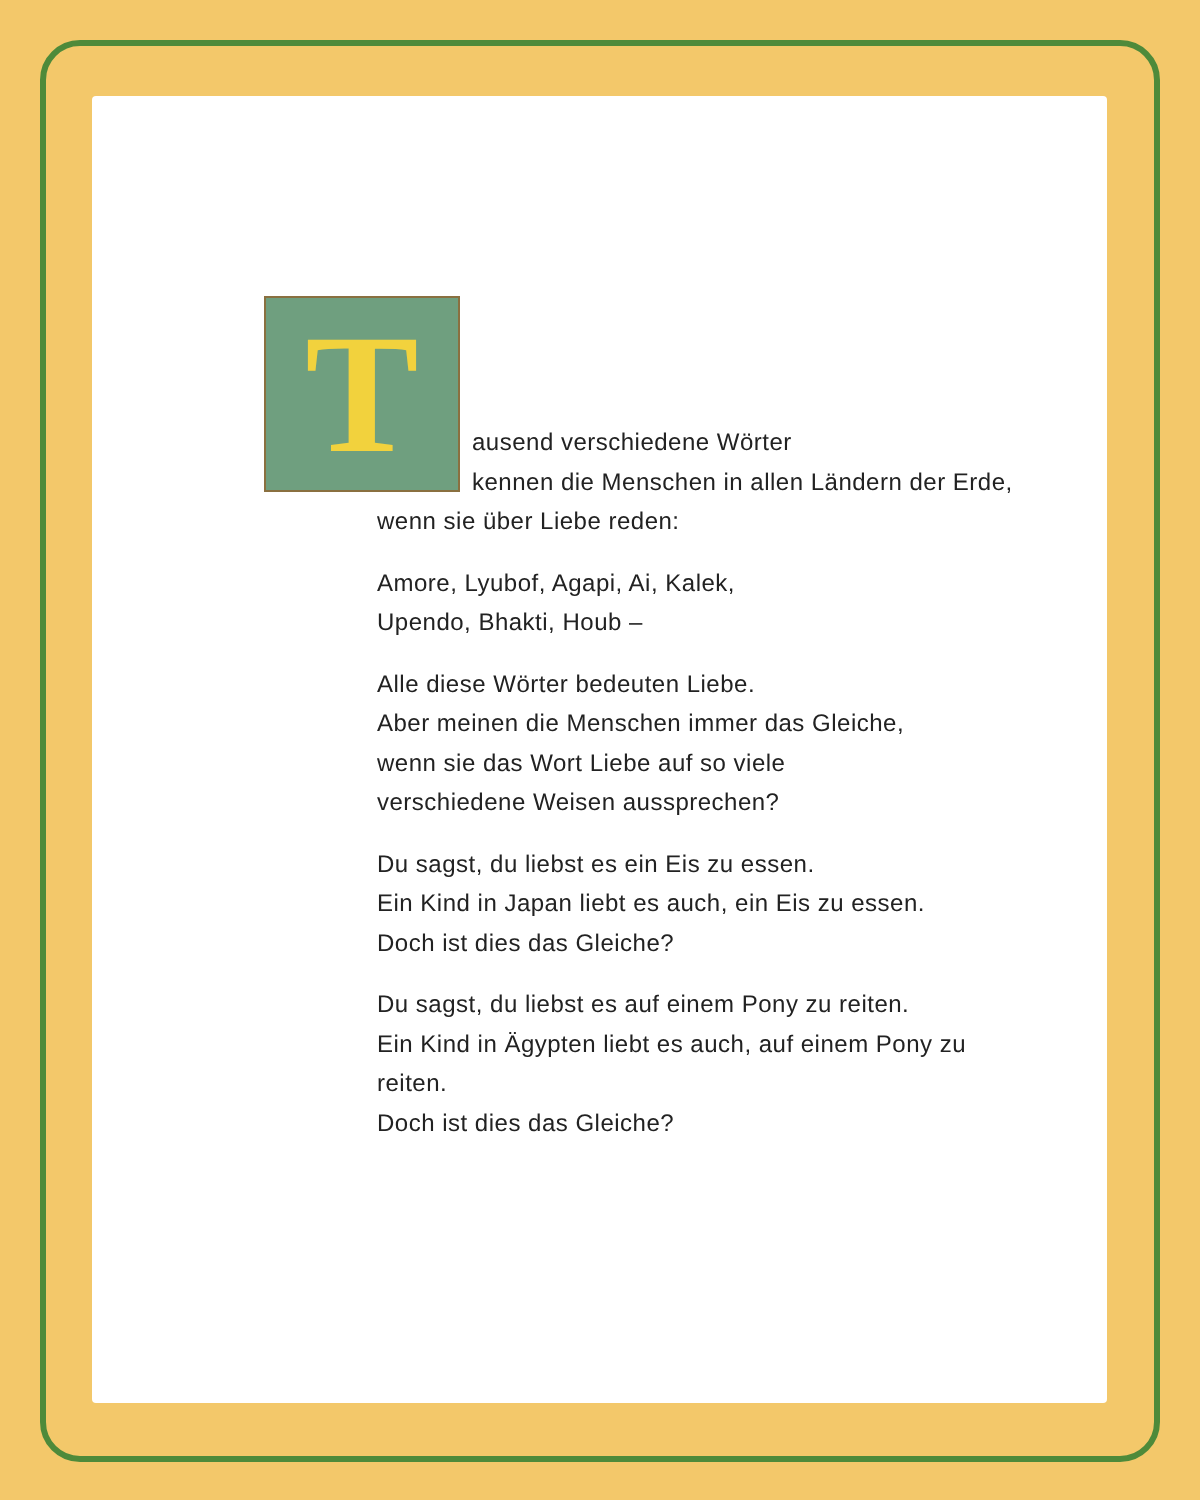T
ausend verschiedene Wörter
kennen die Menschen in allen Ländern der Erde,
wenn sie über Liebe reden:
Amore, Lyubof, Agapi, Ai, Kalek,
Upendo, Bhakti, Houb –
Alle diese Wörter bedeuten Liebe.
Aber meinen die Menschen immer das Gleiche,
wenn sie das Wort Liebe auf so viele
verschiedene Weisen aussprechen?
Du sagst, du liebst es ein Eis zu essen.
Ein Kind in Japan liebt es auch, ein Eis zu essen.
Doch ist dies das Gleiche?
Du sagst, du liebst es auf einem Pony zu reiten.
Ein Kind in Ägypten liebt es auch, auf einem Pony zu
reiten.
Doch ist dies das Gleiche?